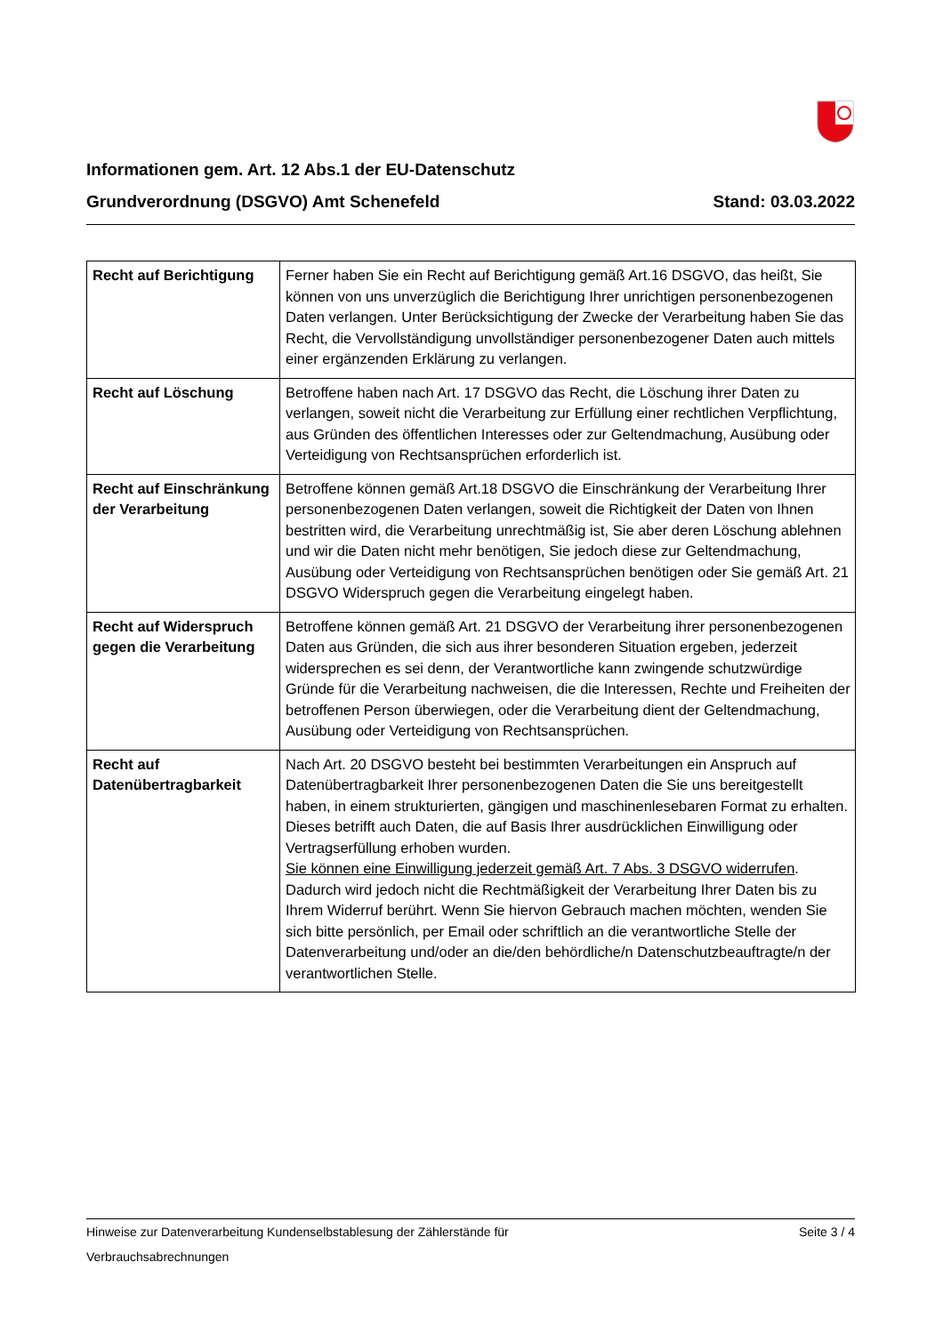Informationen gem. Art. 12 Abs.1 der EU-Datenschutz
Grundverordnung (DSGVO) Amt Schenefeld Stand: 03.03.2022
| Recht auf Berichtigung | Ferner haben Sie ein Recht auf Berichtigung gemäß Art.16 DSGVO, das heißt, Sie können von uns unverzüglich die Berichtigung Ihrer unrichtigen personenbezogenen Daten verlangen. Unter Berücksichtigung der Zwecke der Verarbeitung haben Sie das Recht, die Vervollständigung unvollständiger personenbezogener Daten auch mittels einer ergänzenden Erklärung zu verlangen. |
| Recht auf Löschung | Betroffene haben nach Art. 17 DSGVO das Recht, die Löschung ihrer Daten zu verlangen, soweit nicht die Verarbeitung zur Erfüllung einer rechtlichen Verpflichtung, aus Gründen des öffentlichen Interesses oder zur Geltendmachung, Ausübung oder Verteidigung von Rechtsansprüchen erforderlich ist. |
| Recht auf Einschränkung der Verarbeitung | Betroffene können gemäß Art.18 DSGVO die Einschränkung der Verarbeitung Ihrer personenbezogenen Daten verlangen, soweit die Richtigkeit der Daten von Ihnen bestritten wird, die Verarbeitung unrechtmäßig ist, Sie aber deren Löschung ablehnen und wir die Daten nicht mehr benötigen, Sie jedoch diese zur Geltendmachung, Ausübung oder Verteidigung von Rechtsansprüchen benötigen oder Sie gemäß Art. 21 DSGVO Widerspruch gegen die Verarbeitung eingelegt haben. |
| Recht auf Widerspruch gegen die Verarbeitung | Betroffene können gemäß Art. 21 DSGVO der Verarbeitung ihrer personenbezogenen Daten aus Gründen, die sich aus ihrer besonderen Situation ergeben, jederzeit widersprechen es sei denn, der Verantwortliche kann zwingende schutzwürdige Gründe für die Verarbeitung nachweisen, die die Interessen, Rechte und Freiheiten der betroffenen Person überwiegen, oder die Verarbeitung dient der Geltendmachung, Ausübung oder Verteidigung von Rechtsansprüchen. |
| Recht auf Datenübertragbarkeit | Nach Art. 20 DSGVO besteht bei bestimmten Verarbeitungen ein Anspruch auf Datenübertragbarkeit Ihrer personenbezogenen Daten die Sie uns bereitgestellt haben, in einem strukturierten, gängigen und maschinenlesebaren Format zu erhalten. Dieses betrifft auch Daten, die auf Basis Ihrer ausdrücklichen Einwilligung oder Vertragserfüllung erhoben wurden. Sie können eine Einwilligung jederzeit gemäß Art. 7 Abs. 3 DSGVO widerrufen . Dadurch wird jedoch nicht die Rechtmäßigkeit der Verarbeitung Ihrer Daten bis zu Ihrem Widerruf berührt. Wenn Sie hiervon Gebrauch machen möchten, wenden Sie sich bitte persönlich, per Email oder schriftlich an die verantwortliche Stelle der Datenverarbeitung und/oder an die/den behördliche/n Datenschutzbeauftragte/n der verantwortlichen Stelle. |
Hinweise zur Datenverarbeitung Kundenselbstablesung der Zählerstände für Seite 3 / 4
Verbrauchsabrechnungen